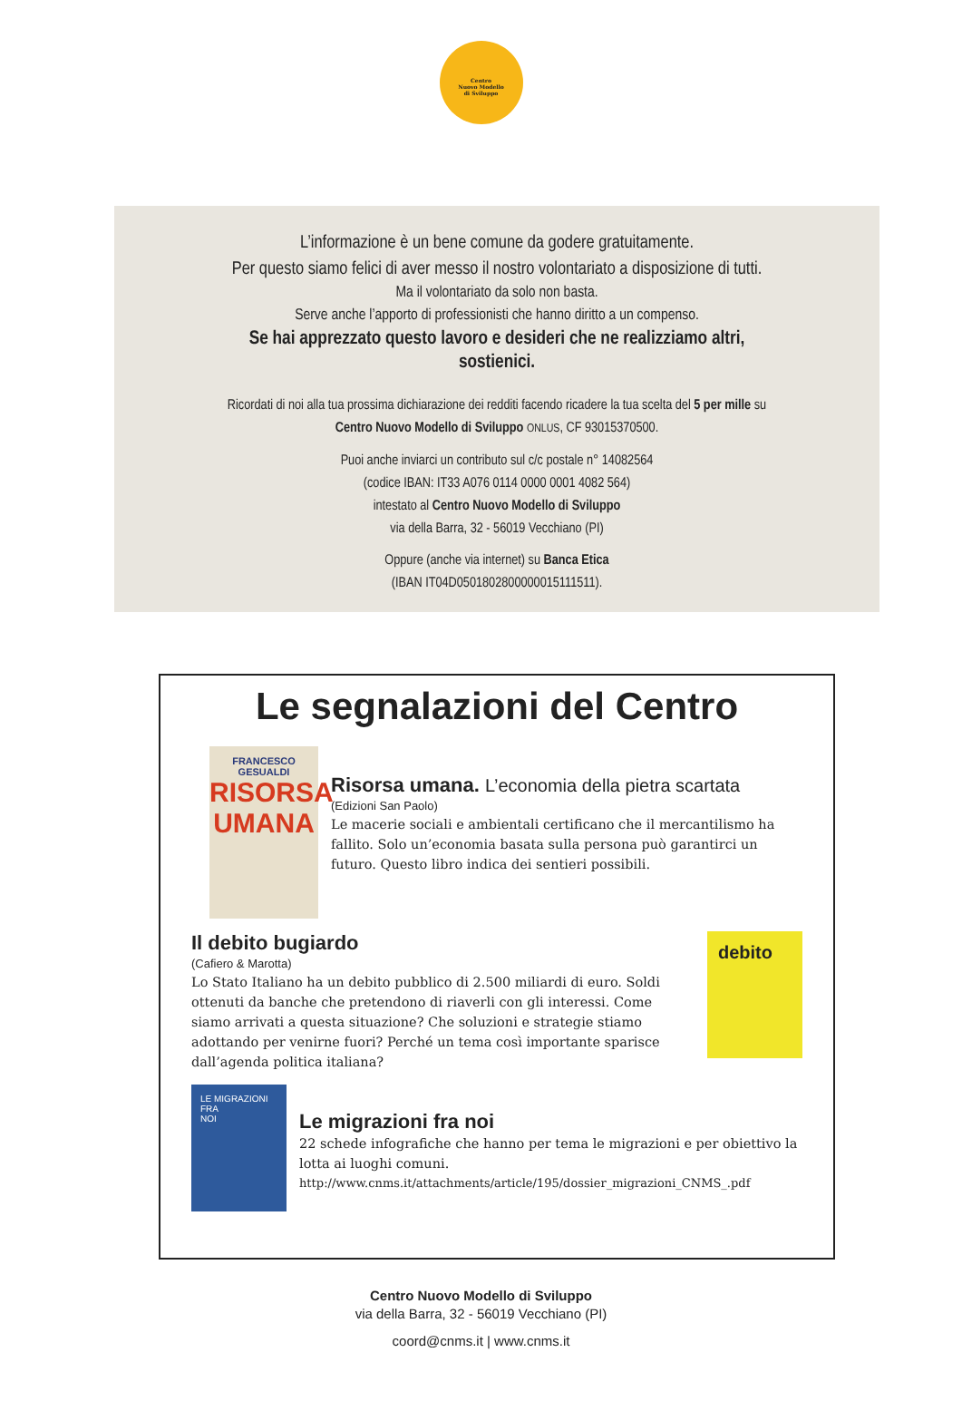Centro
Nuovo Modello
di Sviluppo
L’informazione è un bene comune da godere gratuitamente.
Per questo siamo felici di aver messo il nostro volontariato a disposizione di tutti.
Ma il volontariato da solo non basta.
Serve anche l’apporto di professionisti che hanno diritto a un compenso.
Se hai apprezzato questo lavoro e desideri che ne realizziamo altri,
sostienici.
Ricordati di noi alla tua prossima dichiarazione dei redditi facendo ricadere la tua scelta del 5 per mille su
Centro Nuovo Modello di Sviluppo ONLUS, CF 93015370500.
Puoi anche inviarci un contributo sul c/c postale n° 14082564
(codice IBAN: IT33 A076 0114 0000 0001 4082 564)
intestato al Centro Nuovo Modello di Sviluppo
via della Barra, 32 - 56019 Vecchiano (PI)
Oppure (anche via internet) su Banca Etica
(IBAN IT04D0501802800000015111511).
Le segnalazioni del Centro
FRANCESCO GESUALDI
RISORSA
UMANA
Risorsa umana. L’economia della pietra scartata
(Edizioni San Paolo)
Le macerie sociali e ambientali certificano che il mercantilismo ha fallito. Solo un’economia basata sulla persona può garantirci un futuro. Questo libro indica dei sentieri possibili.
Il debito bugiardo
(Cafiero & Marotta)
Lo Stato Italiano ha un debito pubblico di 2.500 miliardi di euro. Soldi ottenuti da banche che pretendono di riaverli con gli interessi. Come siamo arrivati a questa situazione? Che soluzioni e strategie stiamo adottando per venirne fuori? Perché un tema così importante sparisce dall’agenda politica italiana?
debito
LE MIGRAZIONI
FRA
NOI
Le migrazioni fra noi
22 schede infografiche che hanno per tema le migrazioni e per obiettivo la lotta ai luoghi comuni.
http://www.cnms.it/attachments/article/195/dossier_migrazioni_CNMS_.pdf
Centro Nuovo Modello di Sviluppo
via della Barra, 32 - 56019 Vecchiano (PI)
coord@cnms.it | www.cnms.it